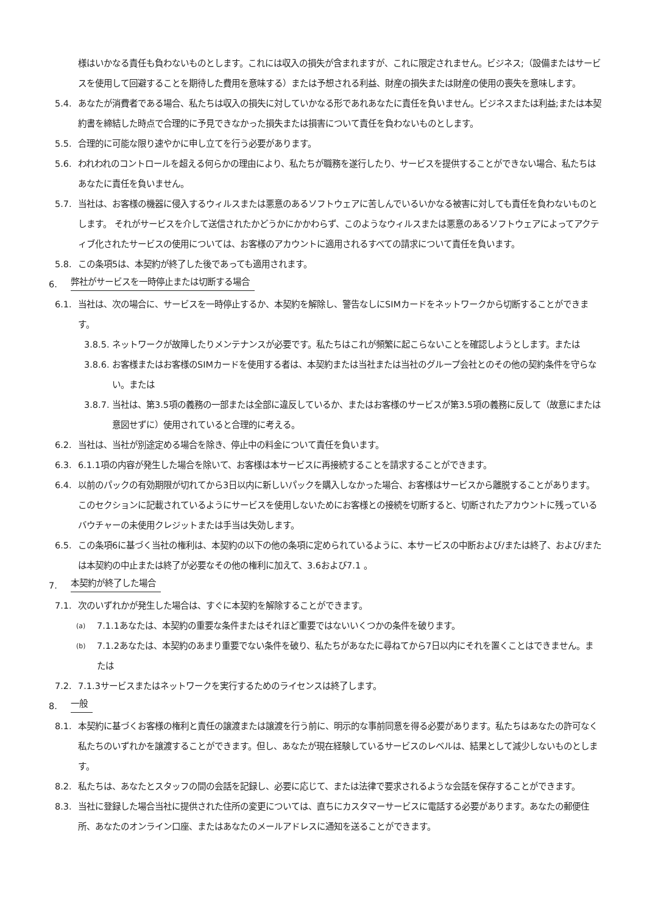様はいかなる責任も負わないものとします。これには収入の損失が含まれますが、これに限定されません。ビジネス;（設備またはサービスを使用して回避することを期待した費用を意味する）または予想される利益、財産の損失または財産の使用の喪失を意味します。
5.4. あなたが消費者である場合、私たちは収入の損失に対していかなる形であれあなたに責任を負いません。ビジネスまたは利益;または本契約書を締結した時点で合理的に予見できなかった損失または損害について責任を負わないものとします。
5.5. 合理的に可能な限り速やかに申し立てを行う必要があります。
5.6. われわれのコントロールを超える何らかの理由により、私たちが職務を遂行したり、サービスを提供することができない場合、私たちはあなたに責任を負いません。
5.7. 当社は、お客様の機器に侵入するウィルスまたは悪意のあるソフトウェアに苦しんでいるいかなる被害に対しても責任を負わないものとします。 それがサービスを介して送信されたかどうかにかかわらず、このようなウィルスまたは悪意のあるソフトウェアによってアクティブ化されたサービスの使用については、お客様のアカウントに適用されるすべての請求について責任を負います。
5.8. この条項5は、本契約が終了した後であっても適用されます。
6. 弊社がサービスを一時停止または切断する場合
6.1. 当社は、次の場合に、サービスを一時停止するか、本契約を解除し、警告なしにSIMカードをネットワークから切断することができます。
3.8.5. ネットワークが故障したりメンテナンスが必要です。私たちはこれが頻繁に起こらないことを確認しようとします。または
3.8.6. お客様またはお客様のSIMカードを使用する者は、本契約または当社または当社のグループ会社とのその他の契約条件を守らない。または
3.8.7. 当社は、第3.5項の義務の一部または全部に違反しているか、またはお客様のサービスが第3.5項の義務に反して（故意にまたは意図せずに）使用されていると合理的に考える。
6.2. 当社は、当社が別途定める場合を除き、停止中の料金について責任を負います。
6.3. 6.1.1項の内容が発生した場合を除いて、お客様は本サービスに再接続することを請求することができます。
6.4. 以前のパックの有効期限が切れてから3日以内に新しいパックを購入しなかった場合、お客様はサービスから離脱することがあります。このセクションに記載されているようにサービスを使用しないためにお客様との接続を切断すると、切断されたアカウントに残っているバウチャーの未使用クレジットまたは手当は失効します。
6.5. この条項6に基づく当社の権利は、本契約の以下の他の条項に定められているように、本サービスの中断および/または終了、および/または本契約の中止または終了が必要なその他の権利に加えて、3.6および7.1 。
7. 本契約が終了した場合
7.1. 次のいずれかが発生した場合は、すぐに本契約を解除することができます。
(a) 7.1.1あなたは、本契約の重要な条件またはそれほど重要ではないいくつかの条件を破ります。
(b) 7.1.2あなたは、本契約のあまり重要でない条件を破り、私たちがあなたに尋ねてから7日以内にそれを置くことはできません。または
7.2. 7.1.3サービスまたはネットワークを実行するためのライセンスは終了します。
8. 一般
8.1. 本契約に基づくお客様の権利と責任の譲渡または譲渡を行う前に、明示的な事前同意を得る必要があります。私たちはあなたの許可なく私たちのいずれかを譲渡することができます。但し、あなたが現在経験しているサービスのレベルは、結果として減少しないものとします。
8.2. 私たちは、あなたとスタッフの間の会話を記録し、必要に応じて、または法律で要求されるような会話を保存することができます。
8.3. 当社に登録した場合当社に提供された住所の変更については、直ちにカスタマーサービスに電話する必要があります。あなたの郵便住所、あなたのオンライン口座、またはあなたのメールアドレスに通知を送ることができます。